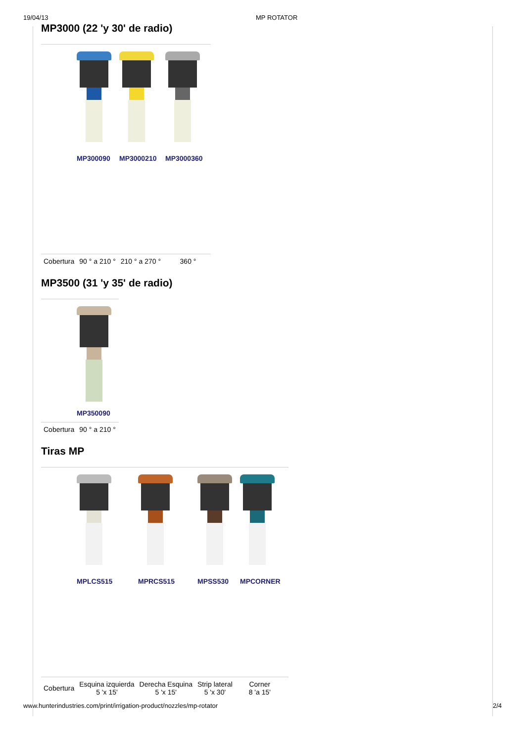19/04/13 MP ROTATOR
MP3000 (22 'y 30' de radio)
MP300090 MP3000210 MP3000360
| Cobertura | 90 ° a 210 ° | 210 ° a 270 ° | 360 ° |
MP3500 (31 'y 35' de radio)
MP350090
| Cobertura | 90 ° a 210 ° |
Tiras MP
MPLCS515 MPRCS515 MPSS530 MPCORNER
| Cobertura | Esquina izquierda 5 'x 15' | Derecha Esquina 5 'x 15' | Strip lateral 5 'x 30' | Corner 8 'a 15' |
www.hunterindustries.com/print/irrigation-product/nozzles/mp-rotator 2/4